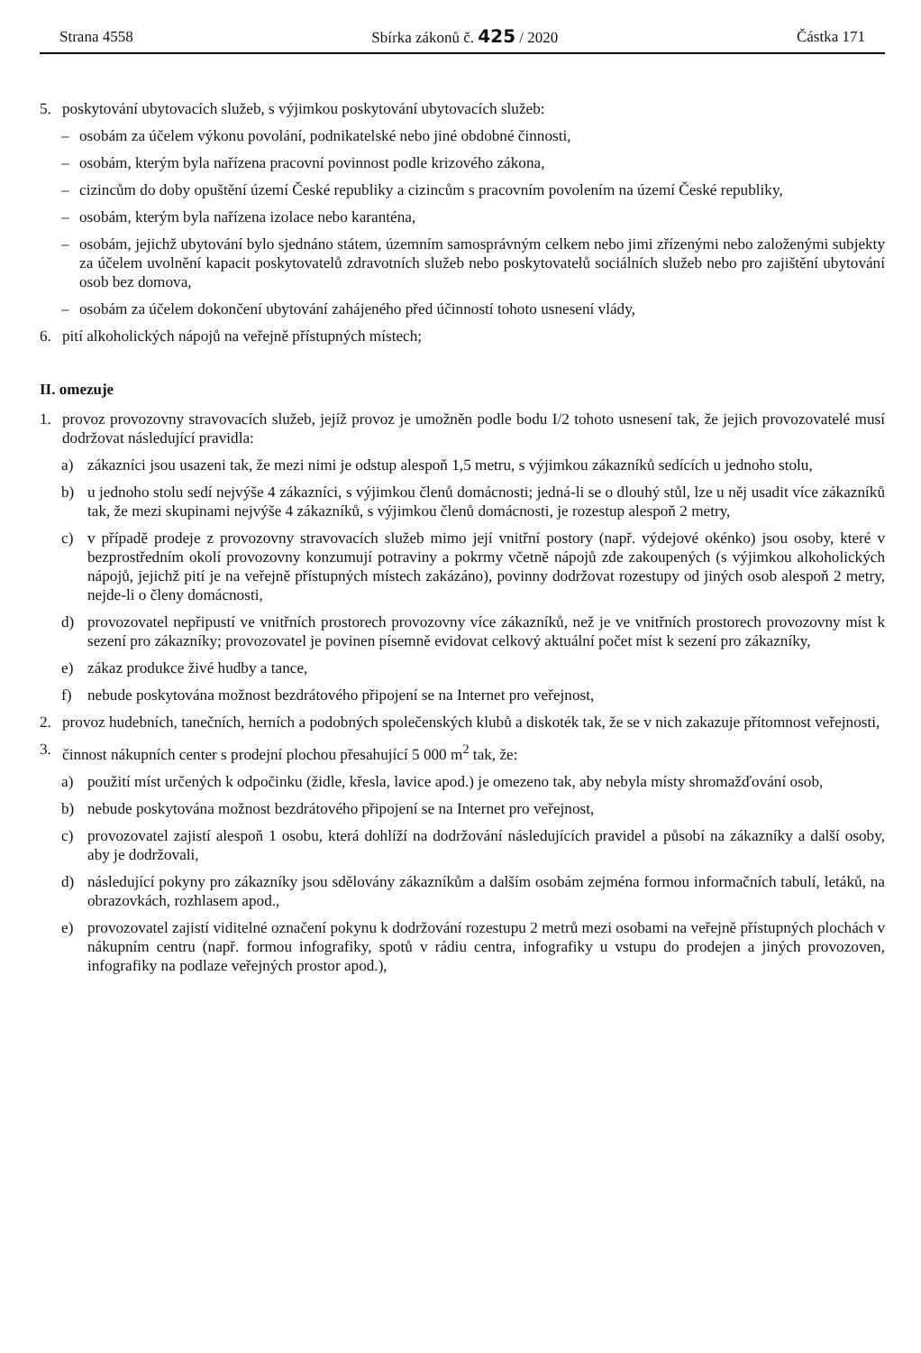Strana 4558 Sbírka zákonů č. 425 / 2020 Částka 171
5. poskytování ubytovacích služeb, s výjimkou poskytování ubytovacích služeb:
– osobám za účelem výkonu povolání, podnikatelské nebo jiné obdobné činnosti,
– osobám, kterým byla nařízena pracovní povinnost podle krizového zákona,
– cizincům do doby opuštění území České republiky a cizincům s pracovním povolením na území České republiky,
– osobám, kterým byla nařízena izolace nebo karanténa,
– osobám, jejichž ubytování bylo sjednáno státem, územním samosprávným celkem nebo jimi zřízenými nebo založenými subjekty za účelem uvolnění kapacit poskytovatelů zdravotních služeb nebo poskytovatelů sociálních služeb nebo pro zajištění ubytování osob bez domova,
– osobám za účelem dokončení ubytování zahájeného před účinností tohoto usnesení vlády,
6. pití alkoholických nápojů na veřejně přístupných místech;
II. omezuje
1. provoz provozovny stravovacích služeb, jejíž provoz je umožněn podle bodu I/2 tohoto usnesení tak, že jejich provozovatelé musí dodržovat následující pravidla:
a) zákazníci jsou usazeni tak, že mezi nimi je odstup alespoň 1,5 metru, s výjimkou zákazníků sedících u jednoho stolu,
b) u jednoho stolu sedí nejvýše 4 zákazníci, s výjimkou členů domácnosti; jedná-li se o dlouhý stůl, lze u něj usadit více zákazníků tak, že mezi skupinami nejvýše 4 zákazníků, s výjimkou členů domácnosti, je rozestup alespoň 2 metry,
c) v případě prodeje z provozovny stravovacích služeb mimo její vnitřní postory (např. výdejové okénko) jsou osoby, které v bezprostředním okolí provozovny konzumují potraviny a pokrmy včetně nápojů zde zakoupených (s výjimkou alkoholických nápojů, jejichž pití je na veřejně přístupných místech zakázáno), povinny dodržovat rozestupy od jiných osob alespoň 2 metry, nejde-li o členy domácnosti,
d) provozovatel nepřipustí ve vnitřních prostorech provozovny více zákazníků, než je ve vnitřních prostorech provozovny míst k sezení pro zákazníky; provozovatel je povinen písemně evidovat celkový aktuální počet míst k sezení pro zákazníky,
e) zákaz produkce živé hudby a tance,
f) nebude poskytována možnost bezdrátového připojení se na Internet pro veřejnost,
2. provoz hudebních, tanečních, herních a podobných společenských klubů a diskoték tak, že se v nich zakazuje přítomnost veřejnosti,
3. činnost nákupních center s prodejní plochou přesahující 5 000 m<sup>2</sup> tak, že:
a) použití míst určených k odpočinku (židle, křesla, lavice apod.) je omezeno tak, aby nebyla místy shromažďování osob,
b) nebude poskytována možnost bezdrátového připojení se na Internet pro veřejnost,
c) provozovatel zajistí alespoň 1 osobu, která dohlíží na dodržování následujících pravidel a působí na zákazníky a další osoby, aby je dodržovali,
d) následující pokyny pro zákazníky jsou sdělovány zákazníkům a dalším osobám zejména formou informačních tabulí, letáků, na obrazovkách, rozhlasem apod.,
e) provozovatel zajistí viditelné označení pokynu k dodržování rozestupu 2 metrů mezi osobami na veřejně přístupných plochách v nákupním centru (např. formou infografiky, spotů v rádiu centra, infografiky u vstupu do prodejen a jiných provozoven, infografiky na podlaze veřejných prostor apod.),